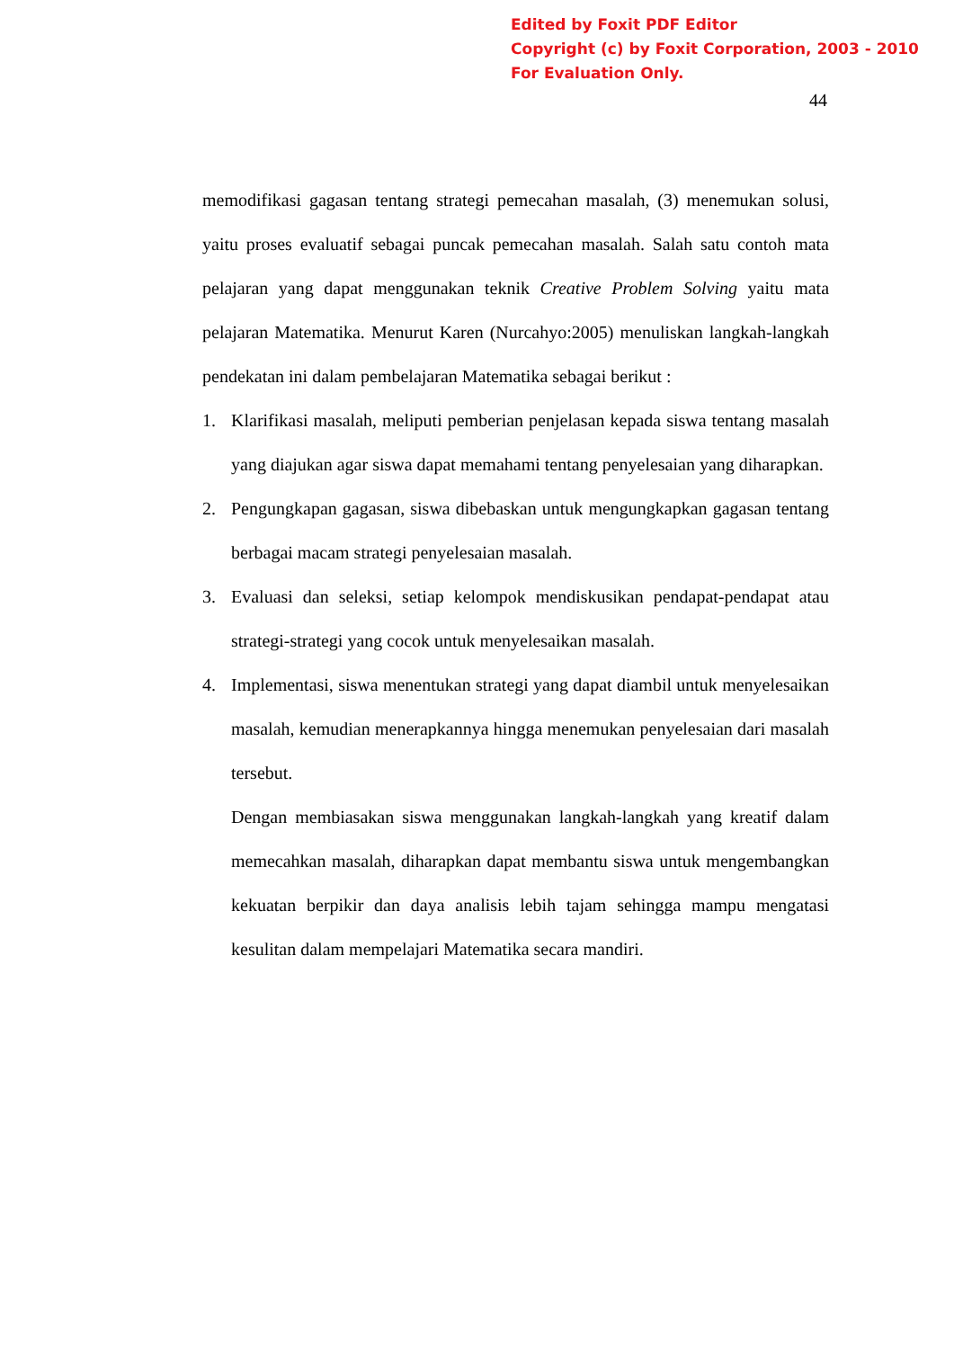Edited by Foxit PDF Editor
Copyright (c) by Foxit Corporation, 2003 - 2010
For Evaluation Only.
44
memodifikasi gagasan tentang strategi pemecahan masalah, (3) menemukan solusi, yaitu proses evaluatif sebagai puncak pemecahan masalah. Salah satu contoh mata pelajaran yang dapat menggunakan teknik Creative Problem Solving yaitu mata pelajaran Matematika. Menurut Karen (Nurcahyo:2005) menuliskan langkah-langkah pendekatan ini dalam pembelajaran Matematika sebagai berikut :
1. Klarifikasi masalah, meliputi pemberian penjelasan kepada siswa tentang masalah yang diajukan agar siswa dapat memahami tentang penyelesaian yang diharapkan.
2. Pengungkapan gagasan, siswa dibebaskan untuk mengungkapkan gagasan tentang berbagai macam strategi penyelesaian masalah.
3. Evaluasi dan seleksi, setiap kelompok mendiskusikan pendapat-pendapat atau strategi-strategi yang cocok untuk menyelesaikan masalah.
4. Implementasi, siswa menentukan strategi yang dapat diambil untuk menyelesaikan masalah, kemudian menerapkannya hingga menemukan penyelesaian dari masalah tersebut.
Dengan membiasakan siswa menggunakan langkah-langkah yang kreatif dalam memecahkan masalah, diharapkan dapat membantu siswa untuk mengembangkan kekuatan berpikir dan daya analisis lebih tajam sehingga mampu mengatasi kesulitan dalam mempelajari Matematika secara mandiri.